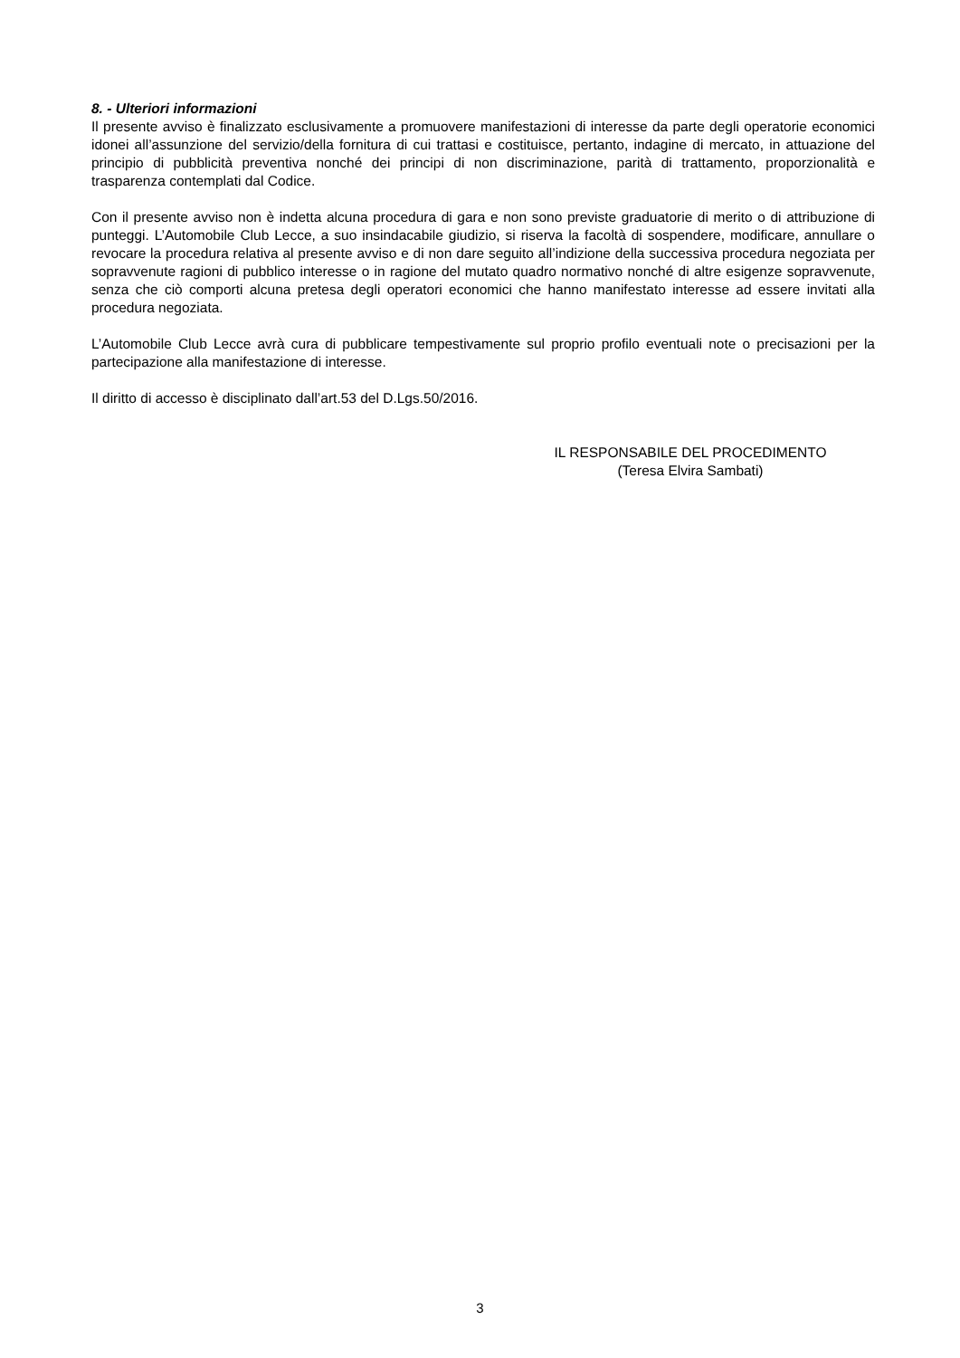8. - Ulteriori informazioni
Il presente avviso è finalizzato esclusivamente a promuovere manifestazioni di interesse da parte degli operatorie economici idonei all’assunzione del servizio/della fornitura di cui trattasi e costituisce, pertanto, indagine di mercato, in attuazione del principio di pubblicità preventiva nonché dei principi di non discriminazione, parità di trattamento, proporzionalità e trasparenza contemplati dal Codice.
Con il presente avviso non è indetta alcuna procedura di gara e non sono previste graduatorie di merito o di attribuzione di punteggi. L’Automobile Club Lecce, a suo insindacabile giudizio, si riserva la facoltà di sospendere, modificare, annullare o revocare la procedura relativa al presente avviso e di non dare seguito all’indizione della successiva procedura negoziata per sopravvenute ragioni di pubblico interesse o in ragione del mutato quadro normativo nonché di altre esigenze sopravvenute, senza che ciò comporti alcuna pretesa degli operatori economici che hanno manifestato interesse ad essere invitati alla procedura negoziata.
L’Automobile Club Lecce avrà cura di pubblicare tempestivamente sul proprio profilo eventuali note o precisazioni per la partecipazione alla manifestazione di interesse.
Il diritto di accesso è disciplinato dall’art.53 del D.Lgs.50/2016.
IL RESPONSABILE DEL PROCEDIMENTO
(Teresa Elvira Sambati)
3